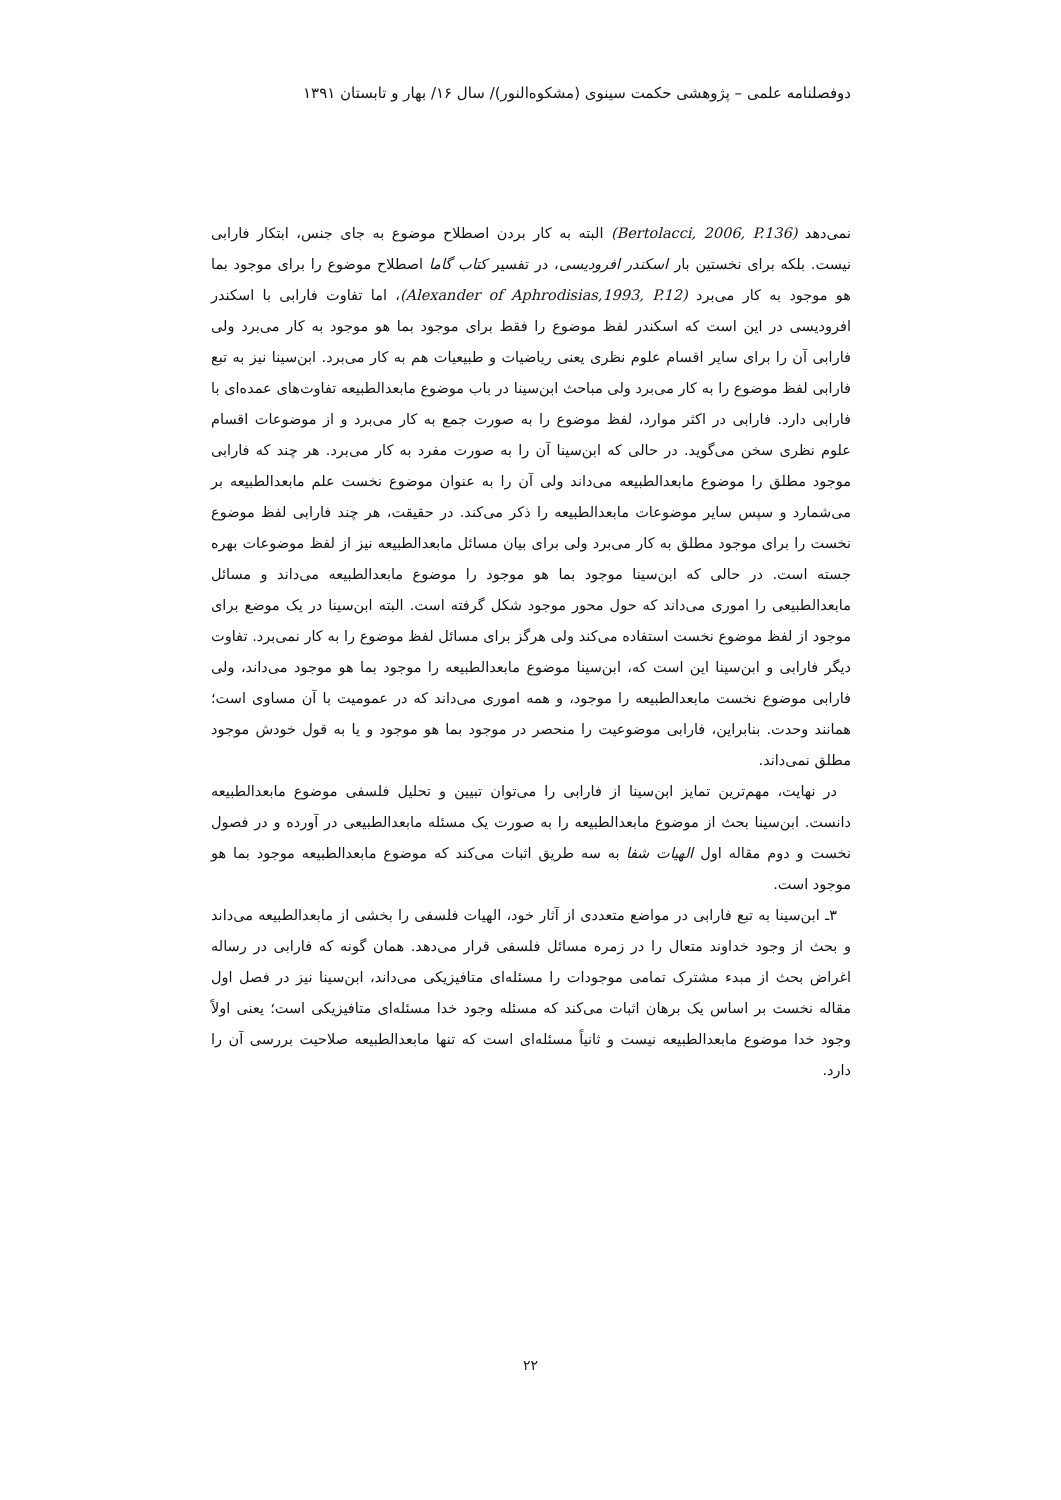دوفصلنامه علمی – پژوهشی حکمت سینوی (مشکوه‌النور)/ سال ۱۶/ بهار و تابستان ۱۳۹۱
نمی‌دهد (Bertolacci, 2006, P.136) البته به کار بردن اصطلاح موضوع به جای جنس، ابتکار فارابی نیست. بلکه برای نخستین بار اسکندر افرودیسی، در تفسیر کتاب گاما اصطلاح موضوع را برای موجود بما هو موجود به کار می‌برد (Alexander of Aphrodisias,1993, P.12)، اما تفاوت فارابی با اسکندر افرودیسی در این است که اسکندر لفظ موضوع را فقط برای موجود بما هو موجود به کار می‌برد ولی فارابی آن را برای سایر اقسام علوم نظری یعنی ریاضیات و طبیعیات هم به کار می‌برد. ابن‌سینا نیز به تبع فارابی لفظ موضوع را به کار می‌برد ولی مباحث ابن‌سینا در باب موضوع مابعدالطبیعه تفاوت‌های عمده‌ای با فارابی دارد. فارابی در اکثر موارد، لفظ موضوع را به صورت جمع به کار می‌برد و از موضوعات اقسام علوم نظری سخن می‌گوید. در حالی که ابن‌سینا آن را به صورت مفرد به کار می‌برد. هر چند که فارابی موجود مطلق را موضوع مابعدالطبیعه می‌داند ولی آن را به عنوان موضوع نخست علم مابعدالطبیعه بر می‌شمارد و سپس سایر موضوعات مابعدالطبیعه را ذکر می‌کند. در حقیقت، هر چند فارابی لفظ موضوع نخست را برای موجود مطلق به کار می‌برد ولی برای بیان مسائل مابعدالطبیعه نیز از لفظ موضوعات بهره جسته است. در حالی که ابن‌سینا موجود بما هو موجود را موضوع مابعدالطبیعه می‌داند و مسائل مابعدالطبیعی را اموری می‌داند که حول محور موجود شکل گرفته است. البته ابن‌سینا در یک موضع برای موجود از لفظ موضوع نخست استفاده می‌کند ولی هرگز برای مسائل لفظ موضوع را به کار نمی‌برد. تفاوت دیگر فارابی و ابن‌سینا این است که، ابن‌سینا موضوع مابعدالطبیعه را موجود بما هو موجود می‌داند، ولی فارابی موضوع نخست مابعدالطبیعه را موجود، و همه اموری می‌داند که در عمومیت با آن مساوی است؛ همانند وحدت. بنابراین، فارابی موضوعیت را منحصر در موجود بما هو موجود و یا به قول خودش موجود مطلق نمی‌داند.
در نهایت، مهم‌ترین تمایز ابن‌سینا از فارابی را می‌توان تبیین و تحلیل فلسفی موضوع مابعدالطبیعه دانست. ابن‌سینا بحث از موضوع مابعدالطبیعه را به صورت یک مسئله مابعدالطبیعی در آورده و در فصول نخست و دوم مقاله اول الهیات شفا به سه طریق اثبات می‌کند که موضوع مابعدالطبیعه موجود بما هو موجود است.
۳ـ ابن‌سینا به تبع فارابی در مواضع متعددی از آثار خود، الهیات فلسفی را بخشی از مابعدالطبیعه می‌داند و بحث از وجود خداوند متعال را در زمره مسائل فلسفی قرار می‌دهد. همان گونه که فارابی در رساله اغراض بحث از مبدء مشترک تمامی موجودات را مسئله‌ای متافیزیکی می‌داند، ابن‌سینا نیز در فصل اول مقاله نخست بر اساس یک برهان اثبات می‌کند که مسئله وجود خدا مسئله‌ای متافیزیکی است؛ یعنی اولاً وجود خدا موضوع مابعدالطبیعه نیست و ثانیاً مسئله‌ای است که تنها مابعدالطبیعه صلاحیت بررسی آن را دارد.
۲۲